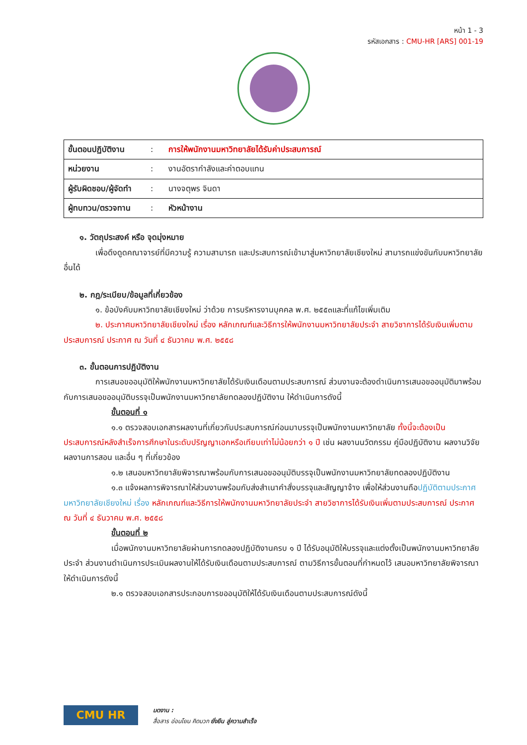หน้า 1 - 3
รหัสเอกสาร : CMU-HR [ARS] 001-19
| ขั้นตอนปฏิบัติงาน | : | การให้พนักงานมหาวิทยาลัยได้รับค่าประสบการณ์ |
| หน่วยงาน | : | งานอัตรากำลังและค่าตอบแทน |
| ผู้รับผิดชอบ/ผู้จัดทำ | : | นางจตุพร จินดา |
| ผู้ทบทวน/ตรวจทาน | : | หัวหน้างาน |
๑. วัตถุประสงค์ หรือ จุดมุ่งหมาย
เพื่อดึงดูดคณาจารย์ที่มีความรู้ ความสามารถ และประสบการณ์เข้ามาสู่มหาวิทยาลัยเชียงใหม่ สามารถแข่งขันกับมหาวิทยาลัยอื่นได้
๒. กฎ/ระเบียบ/ข้อมูลที่เกี่ยวข้อง
๑. ข้อบังคับมหาวิทยาลัยเชียงใหม่ ว่าด้วย การบริหารงานบุคคล พ.ศ. ๒๕๕๓และที่แก้ไขเพิ่มเติม
๒. ประกาศมหาวิทยาลัยเชียงใหม่ เรื่อง หลักเกณฑ์และวิธีการให้พนักงานมหาวิทยาลัยประจำ สายวิชาการได้รับเงินเพิ่มตามประสบการณ์ ประกาศ ณ วันที่ ๔ ธันวาคม พ.ศ. ๒๕๕๘
๓. ขั้นตอนการปฏิบัติงาน
การเสนอขออนุมัติให้พนักงานมหาวิทยาลัยได้รับเงินเดือนตามประสบการณ์ ส่วนงานจะต้องดำเนินการเสนอขออนุมัติมาพร้อมกับการเสนอขออนุมัติบรรจุเป็นพนักงานมหาวิทยาลัยทดลองปฏิบัติงาน ให้ดำเนินการดังนี้
ขั้นตอนที่ ๑
๑.๑ ตรวจสอบเอกสารผลงานที่เกี่ยวกับประสบการณ์ก่อนมาบรรจุเป็นพนักงานมหาวิทยาลัย ทั้งนี้จะต้องเป็นประสบการณ์หลังสำเร็จการศึกษาในระดับปริญญาเอกหรือเทียบเท่าไม่น้อยกว่า ๑ ปี เช่น ผลงานนวัตกรรม คู่มือปฏิบัติงาน ผลงานวิจัย ผลงานการสอน และอื่น ๆ ที่เกี่ยวข้อง
๑.๒ เสนอมหาวิทยาลัยพิจารณาพร้อมกับการเสนอขออนุมัติบรรจุเป็นพนักงานมหาวิทยาลัยทดลองปฏิบัติงาน
๑.๓ แจ้งผลการพิจารณาให้ส่วนงานพร้อมกับส่งสำเนาคำสั่งบรรจุและสัญญาจ้าง เพื่อให้ส่วนงานถือปฏิบัติตามประกาศมหาวิทยาลัยเชียงใหม่ เรื่อง หลักเกณฑ์และวิธีการให้พนักงานมหาวิทยาลัยประจำ สายวิชาการได้รับเงินเพิ่มตามประสบการณ์ ประกาศ ณ วันที่ ๔ ธันวาคม พ.ศ. ๒๕๕๘
ขั้นตอนที่ ๒
เมื่อพนักงานมหาวิทยาลัยผ่านการทดลองปฏิบัติงานครบ ๑ ปี ได้รับอนุมัติให้บรรจุและแต่งตั้งเป็นพนักงานมหาวิทยาลัยประจำ ส่วนงานดำเนินการประเมินผลงานให้ได้รับเงินเดือนตามประสบการณ์ ตามวิธีการขั้นตอนที่กำหนดไว้ เสนอมหาวิทยาลัยพิจารณา ให้ดำเนินการดังนี้
๒.๑ ตรวจสอบเอกสารประกอบการขออนุมัติให้ได้รับเงินเดือนตามประสบการณ์ดังนี้
CMU HR
มดงาน :
สื่อสาร อ่อนโยน คิดบวก ยั่งยืน สู่ความสำเร็จ